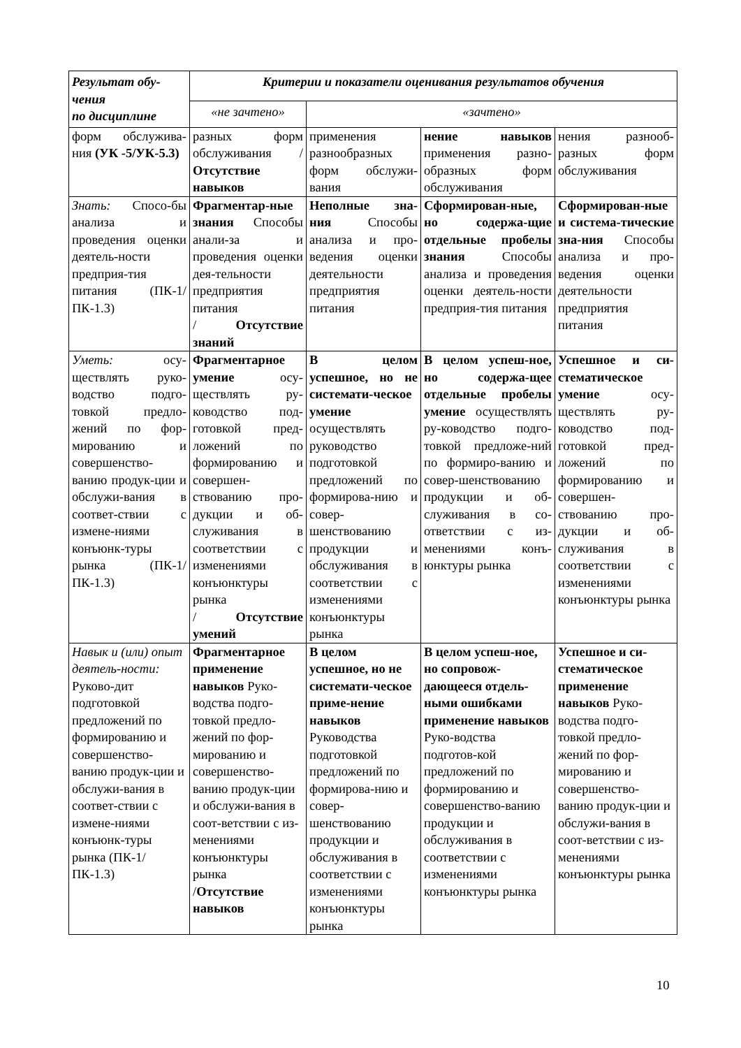| Результат обу-чения по дисциплине | Критерии и показатели оценивания результатов обучения | | | |
| --- | --- | --- | --- | --- |
| | «не зачтено» | «зачтено» | | |
| форм обслужива-ния (УК -5/УК-5.3) | разных форм обслуживания / Отсутствие навыков | применения разнообразных форм обслужи-вания | нение навыков применения разно-образных форм обслуживания | нения разнооб-разных форм обслуживания |
| Знать: Спосо-бы анализа и проведения оценки деятель-ности предприя-тия питания (ПК-1/ПК-1.3) | Фрагментар-ные знания Способы анали-за и проведения оценки дея-тельности предприятия питания / Отсутствие знаний | Неполные зна-ния Способы анализа и про-ведения оценки деятельности предприятия питания | Сформирован-ные, но содержа-щие отдельные пробелы знания Способы анализа и проведения оценки деятель-ности предприя-тия питания | Сформирован-ные и система-тические зна-ния Способы анализа и про-ведения оценки деятельности предприятия питания |
| Уметь: осу-ществлять руко-водство подго-товкой предло-жений по фор-мированию и совершенство-ванию продук-ции и обслужи-вания в соответ-ствии с измене-ниями конъюнк-туры рынка (ПК-1/ПК-1.3) | Фрагментарное умение осу-ществлять ру-ководство под-готовкой пред-ложений по формированию и совершен-ствованию про-дукции и об-служивания в соответствии с изменениями конъюнктуры рынка / Отсутствие умений | В целом успешное, но не системати-ческое умение осуществлять руководство подготовкой предложений по формирова-нию и совер-шенствованию продукции и обслуживания в соответствии с изменениями конъюнктуры рынка | В целом успеш-ное, но содержа-щее отдельные пробелы умение осуществлять ру-ководство подго-товкой предложе-ний по формиро-ванию и совер-шенствованию продукции и об-служивания в со-ответствии с из-менениями конъ-юнктуры рынка | Успешное и си-стематическое умение осу-ществлять ру-ководство под-готовкой пред-ложений по формированию и совершен-ствованию про-дукции и об-служивания в соответствии с изменениями конъюнктуры рынка |
| Навык и (или) опыт деятель-ности: Руково-дит подготовкой предложений по формированию и совершенство-ванию продук-ции и обслужи-вания в соответ-ствии с измене-ниями конъюнк-туры рынка (ПК-1/ПК-1.3) | Фрагментарное применение навыков Руко-водства подго-товкой предло-жений по фор-мированию и совершенство-ванию продук-ции и обслужи-вания в соот-ветствии с из-менениями конъюнктуры рынка / Отсутствие навыков | В целом успешное, но не системати-ческое приме-нение навыков Руководства подготовкой предложений по формирова-нию и совер-шенствованию продукции и обслуживания в соответствии с изменениями конъюнктуры рынка | В целом успеш-ное, но сопровож-дающееся отдель-ными ошибками применение навыков Руко-водства подготов-кой предложений по формированию и совершенство-ванию продукции и обслуживания в соответствии с изменениями конъюнктуры рынка | Успешное и си-стематическое применение навыков Руко-водства подго-товкой предло-жений по фор-мированию и совершенство-ванию продук-ции и обслужи-вания в соот-ветствии с из-менениями конъюнктуры рынка |
10